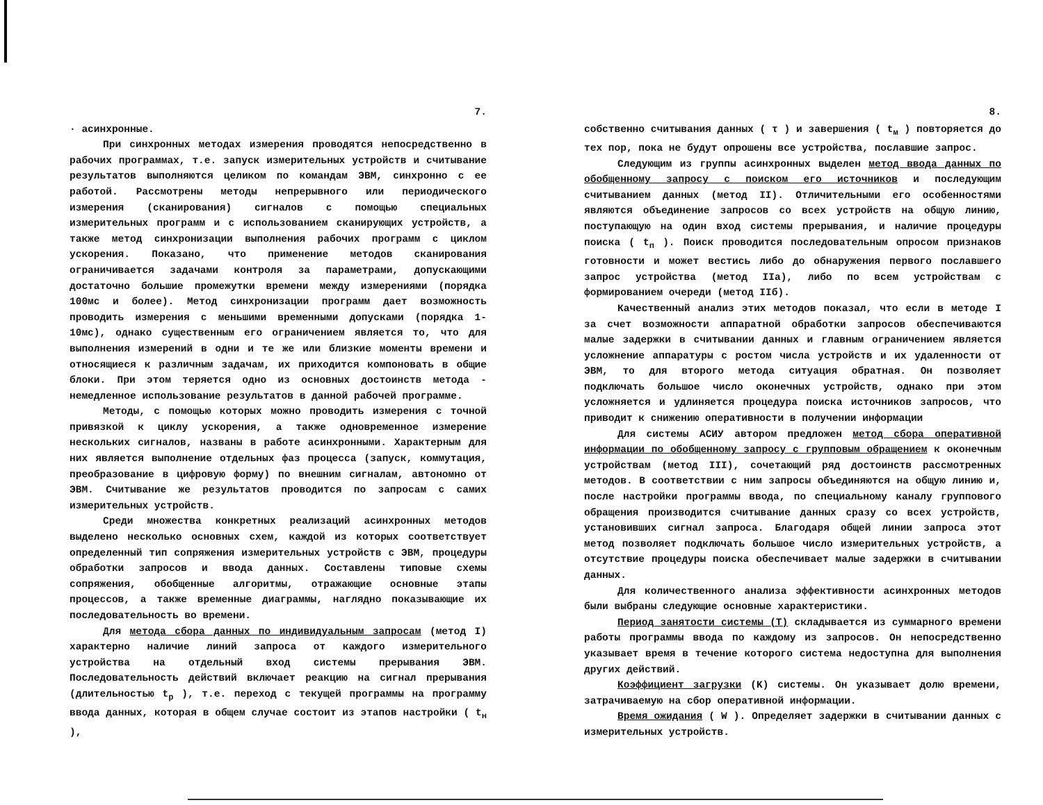7.
· асинхронные.
При синхронных методах измерения проводятся непосредственно в рабочих программах, т.е. запуск измерительных устройств и считывание результатов выполняются целиком по командам ЭВМ, синхронно с ее работой. Рассмотрены методы непрерывного или периодического измерения (сканирования) сигналов с помощью специальных измерительных программ и с использованием сканирующих устройств, а также метод синхронизации выполнения рабочих программ с циклом ускорения. Показано, что применение методов сканирования ограничивается задачами контроля за параметрами, допускающими достаточно большие промежутки времени между измерениями (порядка 100мс и более). Метод синхронизации программ дает возможность проводить измерения с меньшими временными допусками (порядка 1-10мс), однако существенным его ограничением является то, что для выполнения измерений в одни и те же или близкие моменты времени и относящиеся к различным задачам, их приходится компоновать в общие блоки. При этом теряется одно из основных достоинств метода - немедленное использование результатов в данной рабочей программе.
Методы, с помощью которых можно проводить измерения с точной привязкой к циклу ускорения, а также одновременное измерение нескольких сигналов, названы в работе асинхронными. Характерным для них является выполнение отдельных фаз процесса (запуск, коммутация, преобразование в цифровую форму) по внешним сигналам, автономно от ЭВМ. Считывание же результатов проводится по запросам с самих измерительных устройств.
Среди множества конкретных реализаций асинхронных методов выделено несколько основных схем, каждой из которых соответствует определенный тип сопряжения измерительных устройств с ЭВМ, процедуры обработки запросов и ввода данных. Составлены типовые схемы сопряжения, обобщенные алгоритмы, отражающие основные этапы процессов, а также временные диаграммы, наглядно показывающие их последовательность во времени.
Для метода сбора данных по индивидуальным запросам (метод I) характерно наличие линий запроса от каждого измерительного устройства на отдельный вход системы прерывания ЭВМ. Последовательность действий включает реакцию на сигнал прерывания (длительностью t<sub>р</sub> ), т.е. переход с текущей программы на программу ввода данных, которая в общем случае состоит из этапов настройки ( t<sub>н</sub> ),
8.
собственно считывания данных ( τ ) и завершения ( t<sub>м</sub> ) повторяется до тех пор, пока не будут опрошены все устройства, пославшие запрос.
Следующим из группы асинхронных выделен метод ввода данных по обобщенному запросу с поиском его источников и последующим считыванием данных (метод II). Отличительными его особенностями являются объединение запросов со всех устройств на общую линию, поступающую на один вход системы прерывания, и наличие процедуры поиска ( t<sub>п</sub> ). Поиск проводится последовательным опросом признаков готовности и может вестись либо до обнаружения первого пославшего запрос устройства (метод IIа), либо по всем устройствам с формированием очереди (метод IIб).
Качественный анализ этих методов показал, что если в методе I за счет возможности аппаратной обработки запросов обеспечиваются малые задержки в считывании данных и главным ограничением является усложнение аппаратуры с ростом числа устройств и их удаленности от ЭВМ, то для второго метода ситуация обратная. Он позволяет подключать большое число оконечных устройств, однако при этом усложняется и удлиняется процедура поиска источников запросов, что приводит к снижению оперативности в получении информации
Для системы АСИУ автором предложен метод сбора оперативной информации по обобщенному запросу с групповым обращением к оконечным устройствам (метод III), сочетающий ряд достоинств рассмотренных методов. В соответствии с ним запросы объединяются на общую линию и, после настройки программы ввода, по специальному каналу группового обращения производится считывание данных сразу со всех устройств, установивших сигнал запроса. Благодаря общей линии запроса этот метод позволяет подключать большое число измерительных устройств, а отсутствие процедуры поиска обеспечивает малые задержки в считывании данных.
Для количественного анализа эффективности асинхронных методов были выбраны следующие основные характеристики.
Период занятости системы (T) складывается из суммарного времени работы программы ввода по каждому из запросов. Он непосредственно указывает время в течение которого система недоступна для выполнения других действий.
Коэффициент загрузки (K) системы. Он указывает долю времени, затрачиваемую на сбор оперативной информации.
Время ожидания ( W ). Определяет задержки в считывании данных с измерительных устройств.